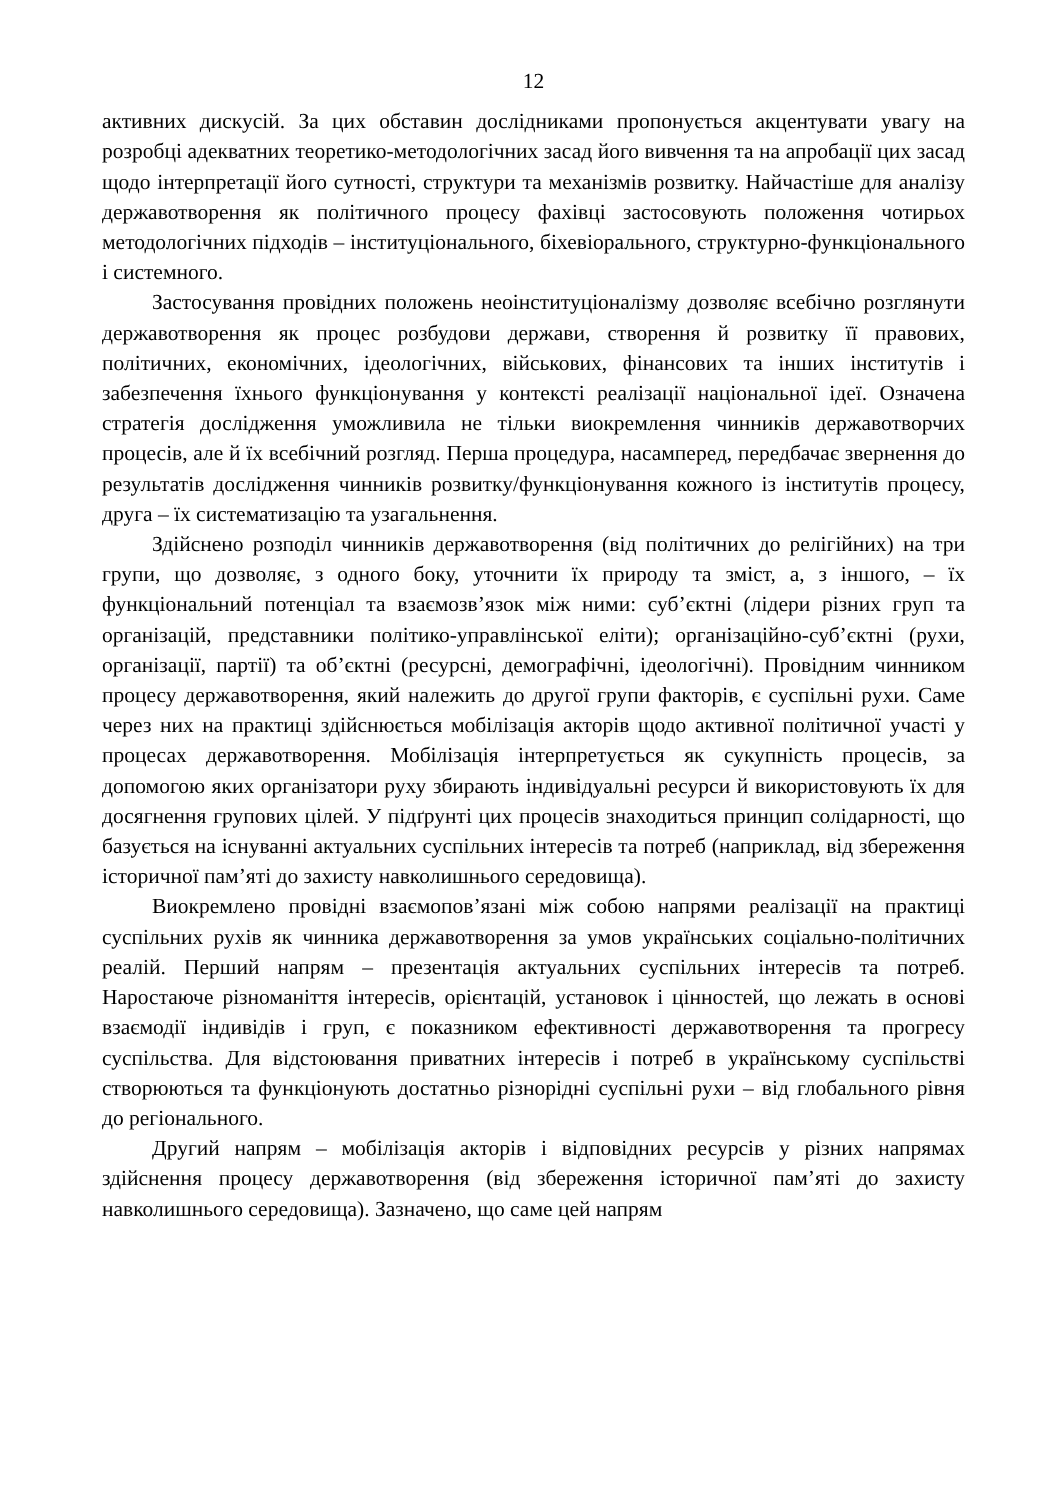12
активних дискусій. За цих обставин дослідниками пропонується акцентувати увагу на розробці адекватних теоретико-методологічних засад його вивчення та на апробації цих засад щодо інтерпретації його сутності, структури та механізмів розвитку. Найчастіше для аналізу державотворення як політичного процесу фахівці застосовують положення чотирьох методологічних підходів – інституціонального, біхевіорального, структурно-функціонального і системного.
Застосування провідних положень неоінституціоналізму дозволяє всебічно розглянути державотворення як процес розбудови держави, створення й розвитку її правових, політичних, економічних, ідеологічних, військових, фінансових та інших інститутів і забезпечення їхнього функціонування у контексті реалізації національної ідеї. Означена стратегія дослідження уможливила не тільки виокремлення чинників державотворчих процесів, але й їх всебічний розгляд. Перша процедура, насамперед, передбачає звернення до результатів дослідження чинників розвитку/функціонування кожного із інститутів процесу, друга – їх систематизацію та узагальнення.
Здійснено розподіл чинників державотворення (від політичних до релігійних) на три групи, що дозволяє, з одного боку, уточнити їх природу та зміст, а, з іншого, – їх функціональний потенціал та взаємозв’язок між ними: суб’єктні (лідери різних груп та організацій, представники політико-управлінської еліти); організаційно-суб’єктні (рухи, організації, партії) та об’єктні (ресурсні, демографічні, ідеологічні). Провідним чинником процесу державотворення, який належить до другої групи факторів, є суспільні рухи. Саме через них на практиці здійснюється мобілізація акторів щодо активної політичної участі у процесах державотворення. Мобілізація інтерпретується як сукупність процесів, за допомогою яких організатори руху збирають індивідуальні ресурси й використовують їх для досягнення групових цілей. У підґрунті цих процесів знаходиться принцип солідарності, що базується на існуванні актуальних суспільних інтересів та потреб (наприклад, від збереження історичної пам’яті до захисту навколишнього середовища).
Виокремлено провідні взаємопов’язані між собою напрями реалізації на практиці суспільних рухів як чинника державотворення за умов українських соціально-політичних реалій. Перший напрям – презентація актуальних суспільних інтересів та потреб. Наростаюче різноманіття інтересів, орієнтацій, установок і цінностей, що лежать в основі взаємодії індивідів і груп, є показником ефективності державотворення та прогресу суспільства. Для відстоювання приватних інтересів і потреб в українському суспільстві створюються та функціонують достатньо різнорідні суспільні рухи – від глобального рівня до регіонального.
Другий напрям – мобілізація акторів і відповідних ресурсів у різних напрямах здійснення процесу державотворення (від збереження історичної пам’яті до захисту навколишнього середовища). Зазначено, що саме цей напрям